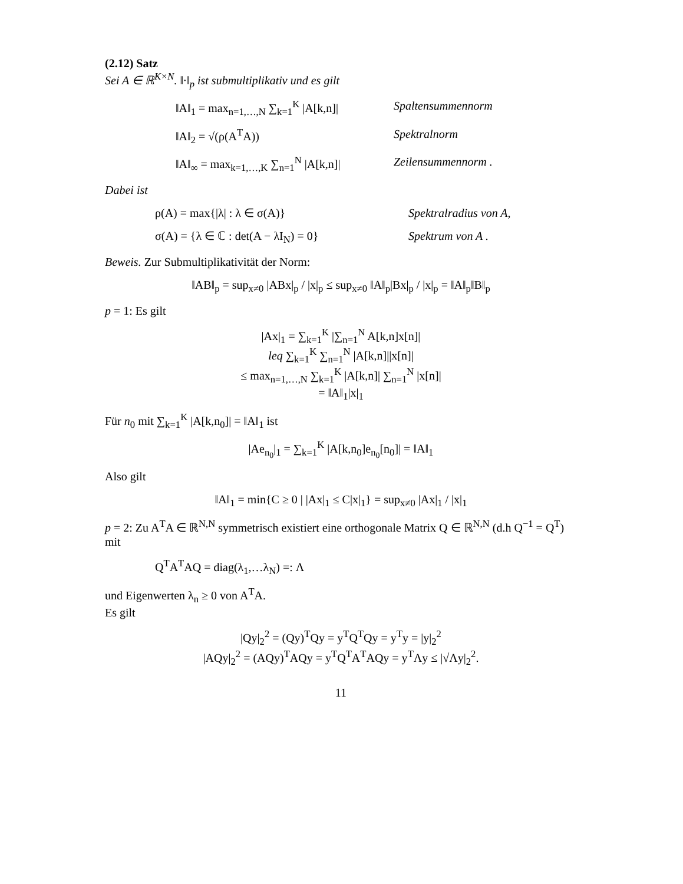(2.12) Satz
Sei A ∈ ℝ<sup>K×N</sup>. ‖·‖<sub>p</sub> ist submultiplikativ und es gilt
‖A‖<sub>1</sub> = max<sub>n=1,…,N</sub> ∑<sub>k=1</sub><sup>K</sup> |A[k,n]|
Spaltensummennorm
‖A‖<sub>2</sub> = √(ρ(A<sup>T</sup>A)) Spektralnorm
‖A‖<sub>∞</sub> = max<sub>k=1,…,K</sub> ∑<sub>n=1</sub><sup>N</sup> |A[k,n]|
Zeilensummennorm .
Dabei ist
ρ(A) = max{|λ| : λ ∈ σ(A)} Spektralradius von A,
σ(A) = {λ ∈ ℂ : det(A − λI<sub>N</sub>) = 0}
Spektrum von A .
Beweis. Zur Submultiplikativität der Norm:
‖AB‖<sub>p</sub> = sup<sub>x≠0</sub> |ABx|<sub>p</sub> / |x|<sub>p</sub> ≤ sup<sub>x≠0</sub> ‖A‖<sub>p</sub>|Bx|<sub>p</sub> / |x|<sub>p</sub> = ‖A‖<sub>p</sub>‖B‖<sub>p</sub>
p = 1: Es gilt
|Ax|<sub>1</sub> = ∑<sub>k=1</sub><sup>K</sup> |∑<sub>n=1</sub><sup>N</sup> A[k,n]x[n]|
leq ∑<sub>k=1</sub><sup>K</sup> ∑<sub>n=1</sub><sup>N</sup> |A[k,n]||x[n]|
≤ max<sub>n=1,…,N</sub> ∑<sub>k=1</sub><sup>K</sup> |A[k,n]| ∑<sub>n=1</sub><sup>N</sup> |x[n]|
= ‖A‖<sub>1</sub>|x|<sub>1</sub>
Für n<sub>0</sub> mit ∑<sub>k=1</sub><sup>K</sup> |A[k,n<sub>0</sub>]| = ‖A‖<sub>1</sub> ist
|Ae<sub>n<sub>0</sub></sub>|<sub>1</sub> = ∑<sub>k=1</sub><sup>K</sup> |A[k,n<sub>0</sub>]e<sub>n<sub>0</sub></sub>[n<sub>0</sub>]| = ‖A‖<sub>1</sub>
Also gilt
‖A‖<sub>1</sub> = min{C ≥ 0 | |Ax|<sub>1</sub> ≤ C|x|<sub>1</sub>} = sup<sub>x≠0</sub> |Ax|<sub>1</sub> / |x|<sub>1</sub>
p = 2: Zu A<sup>T</sup>A ∈ ℝ<sup>N,N</sup> symmetrisch existiert eine orthogonale Matrix Q ∈ ℝ<sup>N,N</sup> (d.h Q<sup>−1</sup> = Q<sup>T</sup>) mit
Q<sup>T</sup>A<sup>T</sup>AQ = diag(λ<sub>1</sub>,…λ<sub>N</sub>) =: Λ
und Eigenwerten λ<sub>n</sub> ≥ 0 von A<sup>T</sup>A.
Es gilt
|Qy|<sub>2</sub><sup>2</sup> = (Qy)<sup>T</sup>Qy = y<sup>T</sup>Q<sup>T</sup>Qy = y<sup>T</sup>y = |y|<sub>2</sub><sup>2</sup>
|AQy|<sub>2</sub><sup>2</sup> = (AQy)<sup>T</sup>AQy = y<sup>T</sup>Q<sup>T</sup>A<sup>T</sup>AQy = y<sup>T</sup>Λy ≤ |√Λy|<sub>2</sub><sup>2</sup>.
11